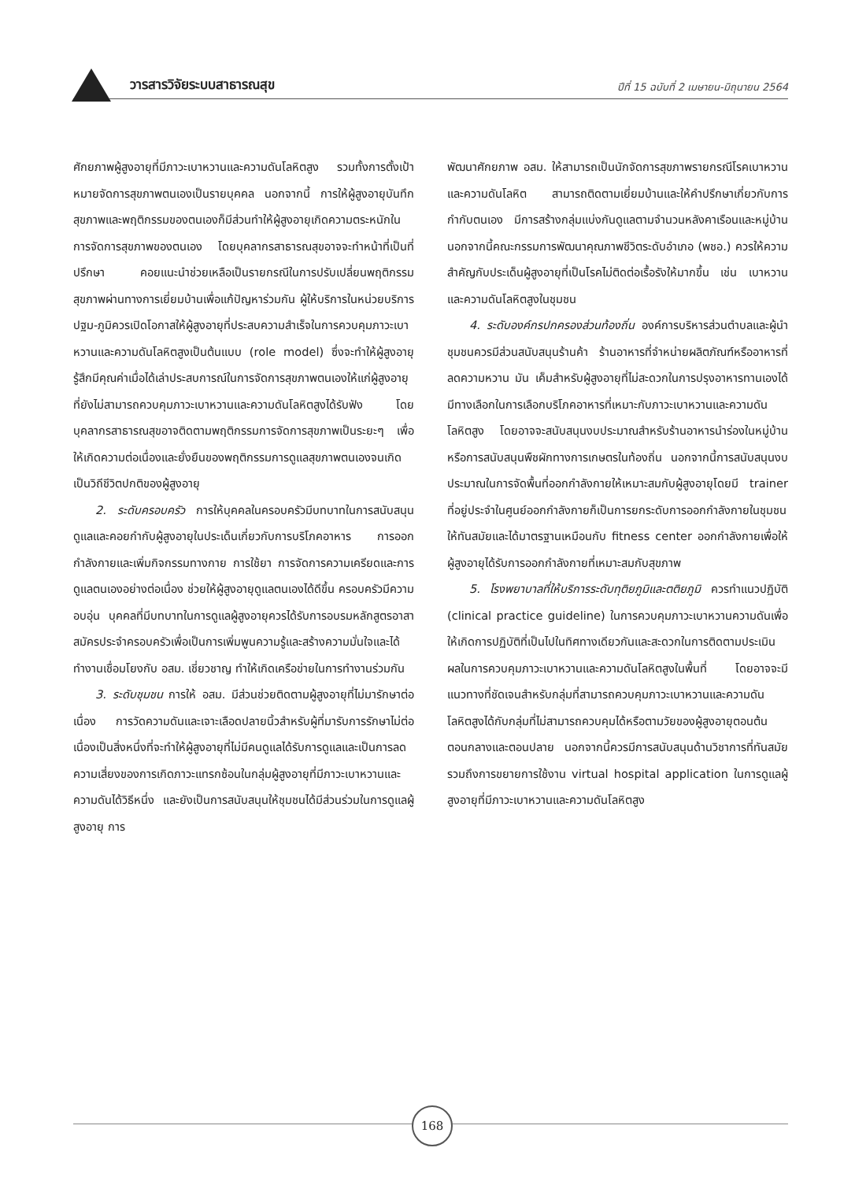วารสารวิจัยระบบสาธารณสุข ปีที่ 15 ฉบับที่ 2 เมษายน-มิถุนายน 2564
ศักยภาพผู้สูงอายุที่มีภาวะเบาหวานและความดันโลหิตสูง รวมทั้งการตั้งเป้าหมายจัดการสุขภาพตนเองเป็นรายบุคคล นอกจากนี้ การให้ผู้สูงอายุบันทึกสุขภาพและพฤติกรรมของตนเองก็มีส่วนทำให้ผู้สูงอายุเกิดความตระหนักในการจัดการสุขภาพของตนเอง โดยบุคลากรสาธารณสุขอาจจะทำหน้าที่เป็นที่ปรึกษา คอยแนะนำช่วยเหลือเป็นรายกรณีในการปรับเปลี่ยนพฤติกรรมสุขภาพผ่านทางการเยี่ยมบ้านเพื่อแก้ปัญหาร่วมกัน ผู้ให้บริการในหน่วยบริการปฐม-ภูมิควรเปิดโอกาสให้ผู้สูงอายุที่ประสบความสำเร็จในการควบคุมภาวะเบาหวานและความดันโลหิตสูงเป็นต้นแบบ (role model) ซึ่งจะทำให้ผู้สูงอายุรู้สึกมีคุณค่าเมื่อได้เล่าประสบการณ์ในการจัดการสุขภาพตนเองให้แก่ผู้สูงอายุที่ยังไม่สามารถควบคุมภาวะเบาหวานและความดันโลหิตสูงได้รับฟัง โดยบุคลากรสาธารณสุขอาจติดตามพฤติกรรมการจัดการสุขภาพเป็นระยะๆ เพื่อให้เกิดความต่อเนื่องและยั่งยืนของพฤติกรรมการดูแลสุขภาพตนเองจนเกิดเป็นวิถีชีวิตปกติของผู้สูงอายุ
2. ระดับครอบครัว การให้บุคคลในครอบครัวมีบทบาทในการสนับสนุน ดูแลและคอยกำกับผู้สูงอายุในประเด็นเกี่ยวกับการบริโภคอาหาร การออกกำลังกายและเพิ่มกิจกรรมทางกาย การใช้ยา การจัดการความเครียดและการดูแลตนเองอย่างต่อเนื่อง ช่วยให้ผู้สูงอายุดูแลตนเองได้ดีขึ้น ครอบครัวมีความอบอุ่น บุคคลที่มีบทบาทในการดูแลผู้สูงอายุควรได้รับการอบรมหลักสูตรอาสาสมัครประจำครอบครัวเพื่อเป็นการเพิ่มพูนความรู้และสร้างความมั่นใจและได้ทำงานเชื่อมโยงกับ อสม. เชี่ยวชาญ ทำให้เกิดเครือข่ายในการทำงานร่วมกัน
3. ระดับชุมชน การให้ อสม. มีส่วนช่วยติดตามผู้สูงอายุที่ไม่มารักษาต่อเนื่อง การวัดความดันและเจาะเลือดปลายนิ้วสำหรับผู้ที่มารับการรักษาไม่ต่อเนื่องเป็นสิ่งหนึ่งที่จะทำให้ผู้สูงอายุที่ไม่มีคนดูแลได้รับการดูแลและเป็นการลดความเสี่ยงของการเกิดภาวะแทรกซ้อนในกลุ่มผู้สูงอายุที่มีภาวะเบาหวานและความดันได้วิธีหนึ่ง และยังเป็นการสนับสนุนให้ชุมชนได้มีส่วนร่วมในการดูแลผู้สูงอายุ การ
พัฒนาศักยภาพ อสม. ให้สามารถเป็นนักจัดการสุขภาพรายกรณีโรคเบาหวานและความดันโลหิต สามารถติดตามเยี่ยมบ้านและให้คำปรึกษาเกี่ยวกับการกำกับตนเอง มีการสร้างกลุ่มแบ่งกันดูแลตามจำนวนหลังคาเรือนและหมู่บ้าน นอกจากนี้คณะกรรมการพัฒนาคุณภาพชีวิตระดับอำเภอ (พชอ.) ควรให้ความสำคัญกับประเด็นผู้สูงอายุที่เป็นโรคไม่ติดต่อเรื้อรังให้มากขึ้น เช่น เบาหวาน และความดันโลหิตสูงในชุมชน
4. ระดับองค์กรปกครองส่วนท้องถิ่น องค์การบริหารส่วนตำบลและผู้นำชุมชนควรมีส่วนสนับสนุนร้านค้า ร้านอาหารที่จำหน่ายผลิตภัณฑ์หรืออาหารที่ลดความหวาน มัน เค็มสำหรับผู้สูงอายุที่ไม่สะดวกในการปรุงอาหารทานเองได้มีทางเลือกในการเลือกบริโภคอาหารที่เหมาะกับภาวะเบาหวานและความดันโลหิตสูง โดยอาจจะสนับสนุนงบประมาณสำหรับร้านอาหารนำร่องในหมู่บ้านหรือการสนับสนุนพืชผักทางการเกษตรในท้องถิ่น นอกจากนี้การสนับสนุนงบประมาณในการจัดพื้นที่ออกกำลังกายให้เหมาะสมกับผู้สูงอายุโดยมี trainer ที่อยู่ประจำในศูนย์ออกกำลังกายก็เป็นการยกระดับการออกกำลังกายในชุมชนให้ทันสมัยและได้มาตรฐานเหมือนกับ fitness center ออกกำลังกายเพื่อให้ผู้สูงอายุได้รับการออกกำลังกายที่เหมาะสมกับสุขภาพ
5. โรงพยาบาลที่ให้บริการระดับทุติยภูมิและตติยภูมิ ควรทำแนวปฏิบัติ (clinical practice guideline) ในการควบคุมภาวะเบาหวานความดันเพื่อให้เกิดการปฏิบัติที่เป็นไปในทิศทางเดียวกันและสะดวกในการติดตามประเมินผลในการควบคุมภาวะเบาหวานและความดันโลหิตสูงในพื้นที่ โดยอาจจะมีแนวทางที่ชัดเจนสำหรับกลุ่มที่สามารถควบคุมภาวะเบาหวานและความดันโลหิตสูงได้กับกลุ่มที่ไม่สามารถควบคุมได้หรือตามวัยของผู้สูงอายุตอนต้น ตอนกลางและตอนปลาย นอกจากนี้ควรมีการสนับสนุนด้านวิชาการที่ทันสมัย รวมถึงการขยายการใช้งาน virtual hospital application ในการดูแลผู้สูงอายุที่มีภาวะเบาหวานและความดันโลหิตสูง
168